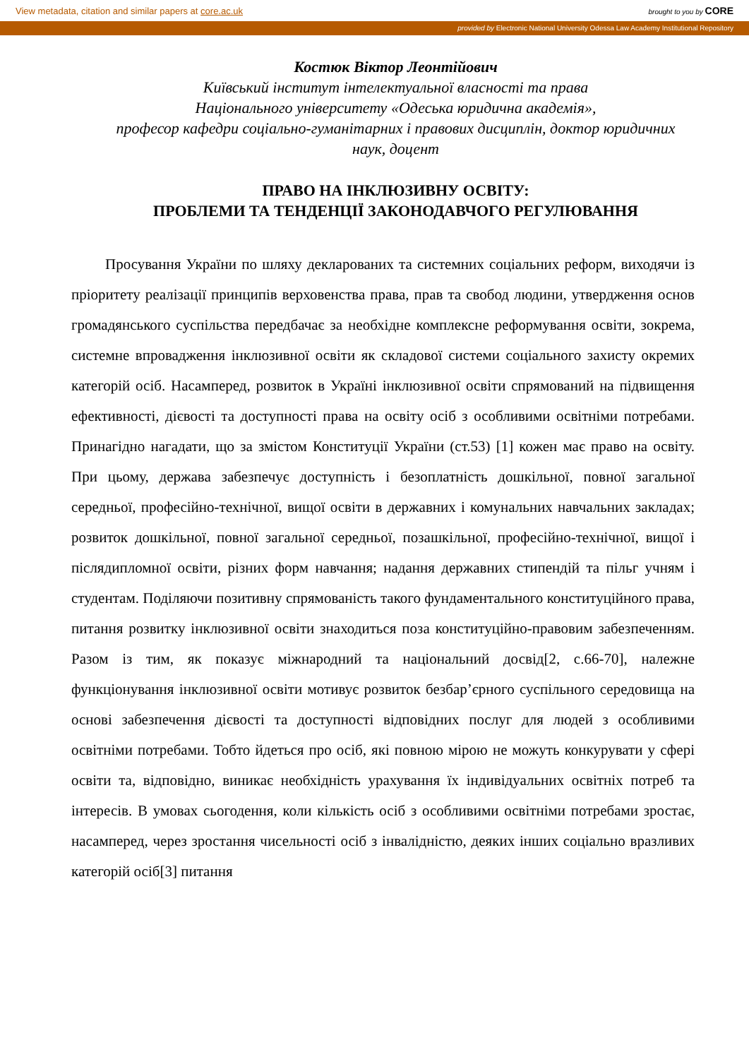View metadata, citation and similar papers at core.ac.uk brought to you by CORE
provided by Electronic National University Odessa Law Academy Institutional Repository
Костюк Віктор Леонтійович
Київський інститут інтелектуальної власності та права
Національного університету «Одеська юридична академія»,
професор кафедри соціально-гуманітарних і правових дисциплін, доктор юридичних наук, доцент
ПРАВО НА ІНКЛЮЗИВНУ ОСВІТУ:
ПРОБЛЕМИ ТА ТЕНДЕНЦІЇ ЗАКОНОДАВЧОГО РЕГУЛЮВАННЯ
Просування України по шляху декларованих та системних соціальних реформ, виходячи із пріоритету реалізації принципів верховенства права, прав та свобод людини, утвердження основ громадянського суспільства передбачає за необхідне комплексне реформування освіти, зокрема, системне впровадження інклюзивної освіти як складової системи соціального захисту окремих категорій осіб. Насамперед, розвиток в Україні інклюзивної освіти спрямований на підвищення ефективності, дієвості та доступності права на освіту осіб з особливими освітніми потребами. Принагідно нагадати, що за змістом Конституції України (ст.53) [1] кожен має право на освіту. При цьому, держава забезпечує доступність і безоплатність дошкільної, повної загальної середньої, професійно-технічної, вищої освіти в державних і комунальних навчальних закладах; розвиток дошкільної, повної загальної середньої, позашкільної, професійно-технічної, вищої і післядипломної освіти, різних форм навчання; надання державних стипендій та пільг учням і студентам. Поділяючи позитивну спрямованість такого фундаментального конституційного права, питання розвитку інклюзивної освіти знаходиться поза конституційно-правовим забезпеченням. Разом із тим, як показує міжнародний та національний досвід[2, с.66-70], належне функціонування інклюзивної освіти мотивує розвиток безбар’єрного суспільного середовища на основі забезпечення дієвості та доступності відповідних послуг для людей з особливими освітніми потребами. Тобто йдеться про осіб, які повною мірою не можуть конкурувати у сфері освіти та, відповідно, виникає необхідність урахування їх індивідуальних освітніх потреб та інтересів. В умовах сьогодення, коли кількість осіб з особливими освітніми потребами зростає, насамперед, через зростання чисельності осіб з інвалідністю, деяких інших соціально вразливих категорій осіб[3] питання